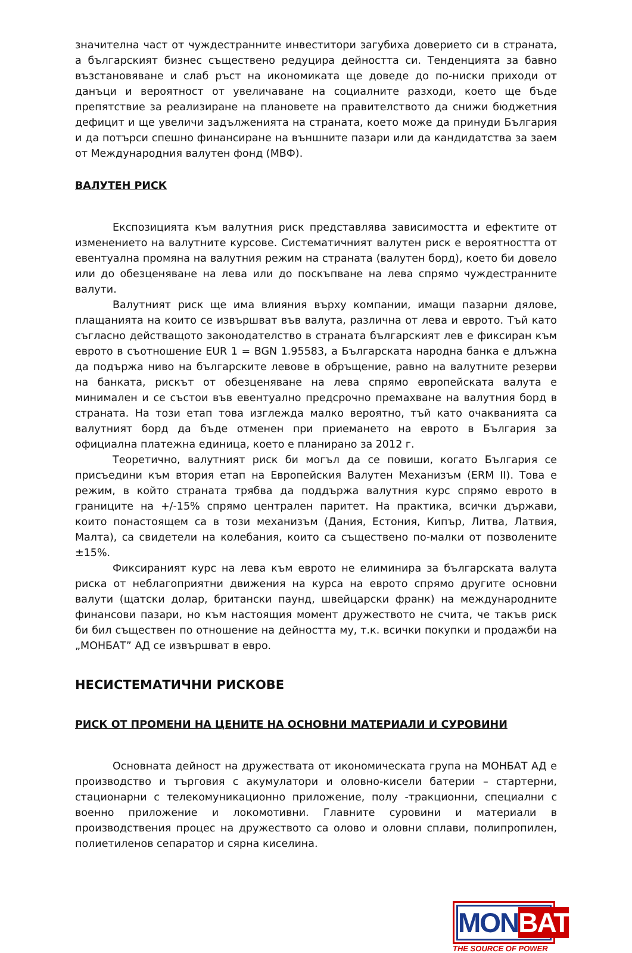значителна част от чуждестранните инвеститори загубиха доверието си в страната, а българският бизнес съществено редуцира дейността си. Тенденцията за бавно възстановяване и слаб ръст на икономиката ще доведе до по-ниски приходи от данъци и вероятност от увеличаване на социалните разходи, което ще бъде препятствие за реализиране на плановете на правителството да снижи бюджетния дефицит и ще увеличи задълженията на страната, което може да принуди България и да потърси спешно финансиране на външните пазари или да кандидатства за заем от Международния валутен фонд (МВФ).
ВАЛУТЕН РИСК
Експозицията към валутния риск представлява зависимостта и ефектите от изменението на валутните курсове. Систематичният валутен риск е вероятността от евентуална промяна на валутния режим на страната (валутен борд), което би довело или до обезценяване на лева или до поскъпване на лева спрямо чуждестранните валути.
Валутният риск ще има влияния върху компании, имащи пазарни дялове, плащанията на които се извършват във валута, различна от лева и еврото. Тъй като съгласно действащото законодателство в страната българският лев е фиксиран към еврото в съотношение EUR 1 = BGN 1.95583, а Българската народна банка е длъжна да подържа ниво на българските левове в обръщение, равно на валутните резерви на банката, рискът от обезценяване на лева спрямо европейската валута е минимален и се състои във евентуално предсрочно премахване на валутния борд в страната. На този етап това изглежда малко вероятно, тъй като очакванията са валутният борд да бъде отменен при приемането на еврото в България за официална платежна единица, което е планирано за 2012 г.
Теоретично, валутният риск би могъл да се повиши, когато България се присъедини към втория етап на Европейския Валутен Механизъм (ERM II). Това е режим, в който страната трябва да поддържа валутния курс спрямо еврото в границите на +/-15% спрямо централен паритет. На практика, всички държави, които понастоящем са в този механизъм (Дания, Естония, Кипър, Литва, Латвия, Малта), са свидетели на колебания, които са съществено по-малки от позволените ±15%.
Фиксираният курс на лева към еврото не елиминира за българската валута риска от неблагоприятни движения на курса на еврото спрямо другите основни валути (щатски долар, британски паунд, швейцарски франк) на международните финансови пазари, но към настоящия момент дружеството не счита, че такъв риск би бил съществен по отношение на дейността му, т.к. всички покупки и продажби на „МОНБАТ” АД се извършват в евро.
НЕСИСТЕМАТИЧНИ РИСКОВЕ
РИСК ОТ ПРОМЕНИ НА ЦЕНИТЕ НА ОСНОВНИ МАТЕРИАЛИ И СУРОВИНИ
Основната дейност на дружествата от икономическата група на МОНБАТ АД е производство и търговия с акумулатори и оловно-кисели батерии – стартерни, стационарни с телекомуникационно приложение, полу -тракционни, специални с военно приложение и локомотивни. Главните суровини и материали в производствения процес на дружеството са олово и оловни сплави, полипропилен, полиетиленов сепаратор и сярна киселина.
MONBAT
THE SOURCE OF POWER